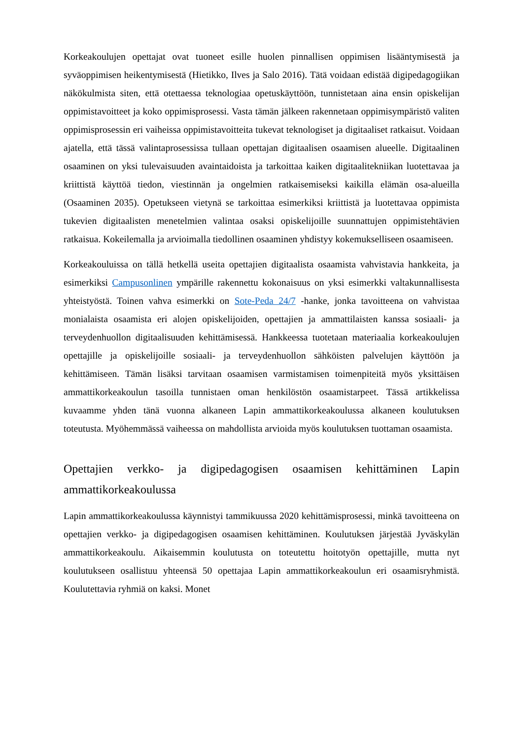Korkeakoulujen opettajat ovat tuoneet esille huolen pinnallisen oppimisen lisääntymisestä ja syväoppimisen heikentymisestä (Hietikko, Ilves ja Salo 2016). Tätä voidaan edistää digipedagogiikan näkökulmista siten, että otettaessa teknologiaa opetuskäyttöön, tunnistetaan aina ensin opiskelijan oppimistavoitteet ja koko oppimisprosessi. Vasta tämän jälkeen rakennetaan oppimisympäristö valiten oppimisprosessin eri vaiheissa oppimistavoitteita tukevat teknologiset ja digitaaliset ratkaisut. Voidaan ajatella, että tässä valintaprosessissa tullaan opettajan digitaalisen osaamisen alueelle. Digitaalinen osaaminen on yksi tulevaisuuden avaintaidoista ja tarkoittaa kaiken digitaalitekniikan luotettavaa ja kriittistä käyttöä tiedon, viestinnän ja ongelmien ratkaisemiseksi kaikilla elämän osa-alueilla (Osaaminen 2035). Opetukseen vietynä se tarkoittaa esimerkiksi kriittistä ja luotettavaa oppimista tukevien digitaalisten menetelmien valintaa osaksi opiskelijoille suunnattujen oppimistehtävien ratkaisua. Kokeilemalla ja arvioimalla tiedollinen osaaminen yhdistyy kokemukselliseen osaamiseen.
Korkeakouluissa on tällä hetkellä useita opettajien digitaalista osaamista vahvistavia hankkeita, ja esimerkiksi Campusonlinen ympärille rakennettu kokonaisuus on yksi esimerkki valtakunnallisesta yhteistyöstä. Toinen vahva esimerkki on Sote-Peda 24/7 -hanke, jonka tavoitteena on vahvistaa monialaista osaamista eri alojen opiskelijoiden, opettajien ja ammattilaisten kanssa sosiaali- ja terveydenhuollon digitaalisuuden kehittämisessä. Hankkeessa tuotetaan materiaalia korkeakoulujen opettajille ja opiskelijoille sosiaali- ja terveydenhuollon sähköisten palvelujen käyttöön ja kehittämiseen. Tämän lisäksi tarvitaan osaamisen varmistamisen toimenpiteitä myös yksittäisen ammattikorkeakoulun tasoilla tunnistaen oman henkilöstön osaamistarpeet. Tässä artikkelissa kuvaamme yhden tänä vuonna alkaneen Lapin ammattikorkeakoulussa alkaneen koulutuksen toteutusta. Myöhemmässä vaiheessa on mahdollista arvioida myös koulutuksen tuottaman osaamista.
Opettajien verkko- ja digipedagogisen osaamisen kehittäminen Lapin ammattikorkeakoulussa
Lapin ammattikorkeakoulussa käynnistyi tammikuussa 2020 kehittämisprosessi, minkä tavoitteena on opettajien verkko- ja digipedagogisen osaamisen kehittäminen. Koulutuksen järjestää Jyväskylän ammattikorkeakoulu. Aikaisemmin koulutusta on toteutettu hoitotyön opettajille, mutta nyt koulutukseen osallistuu yhteensä 50 opettajaa Lapin ammattikorkeakoulun eri osaamisryhmistä. Koulutettavia ryhmiä on kaksi. Monet